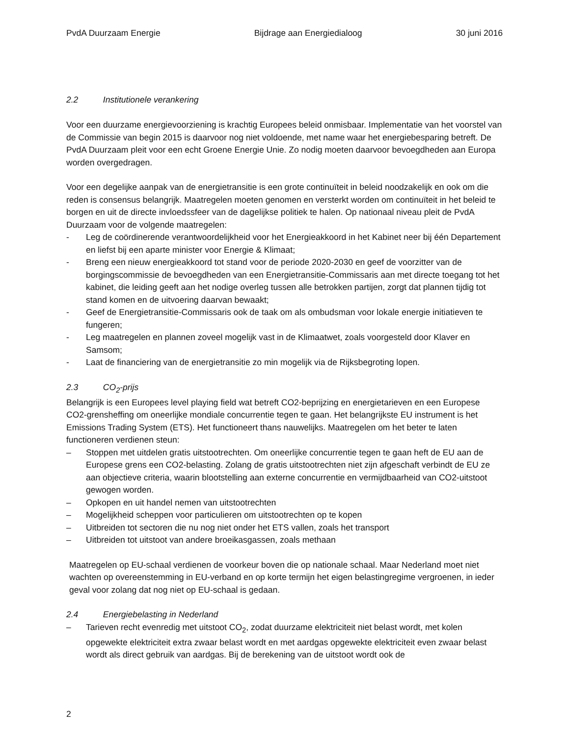PvdA Duurzaam Energie Bijdrage aan Energiedialoog 30 juni 2016
2.2 Institutionele verankering
Voor een duurzame energievoorziening is krachtig Europees beleid onmisbaar. Implementatie van het voorstel van de Commissie van begin 2015 is daarvoor nog niet voldoende, met name waar het energiebesparing betreft. De PvdA Duurzaam pleit voor een echt Groene Energie Unie. Zo nodig moeten daarvoor bevoegdheden aan Europa worden overgedragen.
Voor een degelijke aanpak van de energietransitie is een grote continuïteit in beleid noodzakelijk en ook om die reden is consensus belangrijk. Maatregelen moeten genomen en versterkt worden om continuïteit in het beleid te borgen en uit de directe invloedssfeer van de dagelijkse politiek te halen. Op nationaal niveau pleit de PvdA Duurzaam voor de volgende maatregelen:
- Leg de coördinerende verantwoordelijkheid voor het Energieakkoord in het Kabinet neer bij één Departement en liefst bij een aparte minister voor Energie & Klimaat;
- Breng een nieuw energieakkoord tot stand voor de periode 2020-2030 en geef de voorzitter van de borgingscommissie de bevoegdheden van een Energietransitie-Commissaris aan met directe toegang tot het kabinet, die leiding geeft aan het nodige overleg tussen alle betrokken partijen, zorgt dat plannen tijdig tot stand komen en de uitvoering daarvan bewaakt;
- Geef de Energietransitie-Commissaris ook de taak om als ombudsman voor lokale energie initiatieven te fungeren;
- Leg maatregelen en plannen zoveel mogelijk vast in de Klimaatwet, zoals voorgesteld door Klaver en Samsom;
- Laat de financiering van de energietransitie zo min mogelijk via de Rijksbegroting lopen.
2.3 CO<sub>2</sub>-prijs
Belangrijk is een Europees level playing field wat betreft CO2-beprijzing en energietarieven en een Europese CO2-grensheffing om oneerlijke mondiale concurrentie tegen te gaan. Het belangrijkste EU instrument is het Emissions Trading System (ETS). Het functioneert thans nauwelijks. Maatregelen om het beter te laten functioneren verdienen steun:
– Stoppen met uitdelen gratis uitstootrechten. Om oneerlijke concurrentie tegen te gaan heft de EU aan de Europese grens een CO2-belasting. Zolang de gratis uitstootrechten niet zijn afgeschaft verbindt de EU ze aan objectieve criteria, waarin blootstelling aan externe concurrentie en vermijdbaarheid van CO2-uitstoot gewogen worden.
– Opkopen en uit handel nemen van uitstootrechten
– Mogelijkheid scheppen voor particulieren om uitstootrechten op te kopen
– Uitbreiden tot sectoren die nu nog niet onder het ETS vallen, zoals het transport
– Uitbreiden tot uitstoot van andere broeikasgassen, zoals methaan
Maatregelen op EU-schaal verdienen de voorkeur boven die op nationale schaal. Maar Nederland moet niet wachten op overeenstemming in EU-verband en op korte termijn het eigen belastingregime vergroenen, in ieder geval voor zolang dat nog niet op EU-schaal is gedaan.
2.4 Energiebelasting in Nederland
– Tarieven recht evenredig met uitstoot CO<sub>2</sub>, zodat duurzame elektriciteit niet belast wordt, met kolen opgewekte elektriciteit extra zwaar belast wordt en met aardgas opgewekte elektriciteit even zwaar belast wordt als direct gebruik van aardgas. Bij de berekening van de uitstoot wordt ook de
2